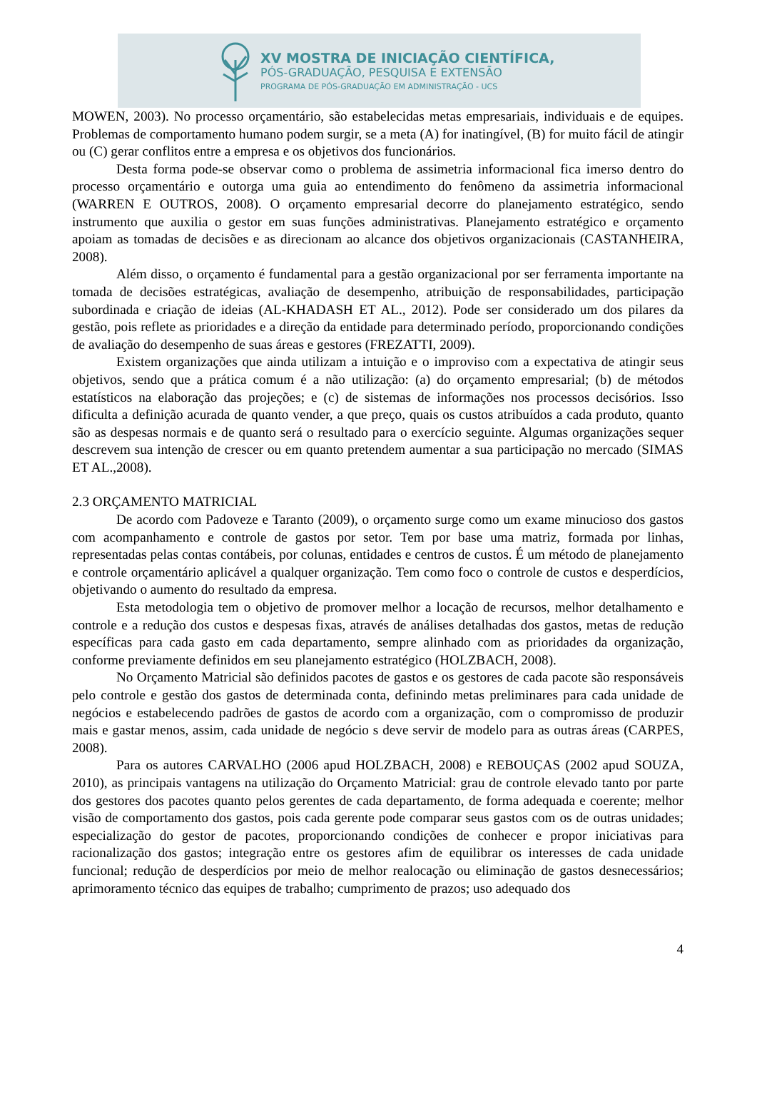XV MOSTRA DE INICIAÇÃO CIENTÍFICA,
PÓS-GRADUAÇÃO, PESQUISA E EXTENSÃO
PROGRAMA DE PÓS-GRADUAÇÃO EM ADMINISTRAÇÃO - UCS
MOWEN, 2003). No processo orçamentário, são estabelecidas metas empresariais, individuais e de equipes. Problemas de comportamento humano podem surgir, se a meta (A) for inatingível, (B) for muito fácil de atingir ou (C) gerar conflitos entre a empresa e os objetivos dos funcionários.
Desta forma pode-se observar como o problema de assimetria informacional fica imerso dentro do processo orçamentário e outorga uma guia ao entendimento do fenômeno da assimetria informacional (WARREN E OUTROS, 2008). O orçamento empresarial decorre do planejamento estratégico, sendo instrumento que auxilia o gestor em suas funções administrativas. Planejamento estratégico e orçamento apoiam as tomadas de decisões e as direcionam ao alcance dos objetivos organizacionais (CASTANHEIRA, 2008).
Além disso, o orçamento é fundamental para a gestão organizacional por ser ferramenta importante na tomada de decisões estratégicas, avaliação de desempenho, atribuição de responsabilidades, participação subordinada e criação de ideias (AL-KHADASH ET AL., 2012). Pode ser considerado um dos pilares da gestão, pois reflete as prioridades e a direção da entidade para determinado período, proporcionando condições de avaliação do desempenho de suas áreas e gestores (FREZATTI, 2009).
Existem organizações que ainda utilizam a intuição e o improviso com a expectativa de atingir seus objetivos, sendo que a prática comum é a não utilização: (a) do orçamento empresarial; (b) de métodos estatísticos na elaboração das projeções; e (c) de sistemas de informações nos processos decisórios. Isso dificulta a definição acurada de quanto vender, a que preço, quais os custos atribuídos a cada produto, quanto são as despesas normais e de quanto será o resultado para o exercício seguinte. Algumas organizações sequer descrevem sua intenção de crescer ou em quanto pretendem aumentar a sua participação no mercado (SIMAS ET AL.,2008).
2.3 ORÇAMENTO MATRICIAL
De acordo com Padoveze e Taranto (2009), o orçamento surge como um exame minucioso dos gastos com acompanhamento e controle de gastos por setor. Tem por base uma matriz, formada por linhas, representadas pelas contas contábeis, por colunas, entidades e centros de custos. É um método de planejamento e controle orçamentário aplicável a qualquer organização. Tem como foco o controle de custos e desperdícios, objetivando o aumento do resultado da empresa.
Esta metodologia tem o objetivo de promover melhor a locação de recursos, melhor detalhamento e controle e a redução dos custos e despesas fixas, através de análises detalhadas dos gastos, metas de redução específicas para cada gasto em cada departamento, sempre alinhado com as prioridades da organização, conforme previamente definidos em seu planejamento estratégico (HOLZBACH, 2008).
No Orçamento Matricial são definidos pacotes de gastos e os gestores de cada pacote são responsáveis pelo controle e gestão dos gastos de determinada conta, definindo metas preliminares para cada unidade de negócios e estabelecendo padrões de gastos de acordo com a organização, com o compromisso de produzir mais e gastar menos, assim, cada unidade de negócio s deve servir de modelo para as outras áreas (CARPES, 2008).
Para os autores CARVALHO (2006 apud HOLZBACH, 2008) e REBOUÇAS (2002 apud SOUZA, 2010), as principais vantagens na utilização do Orçamento Matricial: grau de controle elevado tanto por parte dos gestores dos pacotes quanto pelos gerentes de cada departamento, de forma adequada e coerente; melhor visão de comportamento dos gastos, pois cada gerente pode comparar seus gastos com os de outras unidades; especialização do gestor de pacotes, proporcionando condições de conhecer e propor iniciativas para racionalização dos gastos; integração entre os gestores afim de equilibrar os interesses de cada unidade funcional; redução de desperdícios por meio de melhor realocação ou eliminação de gastos desnecessários; aprimoramento técnico das equipes de trabalho; cumprimento de prazos; uso adequado dos
4